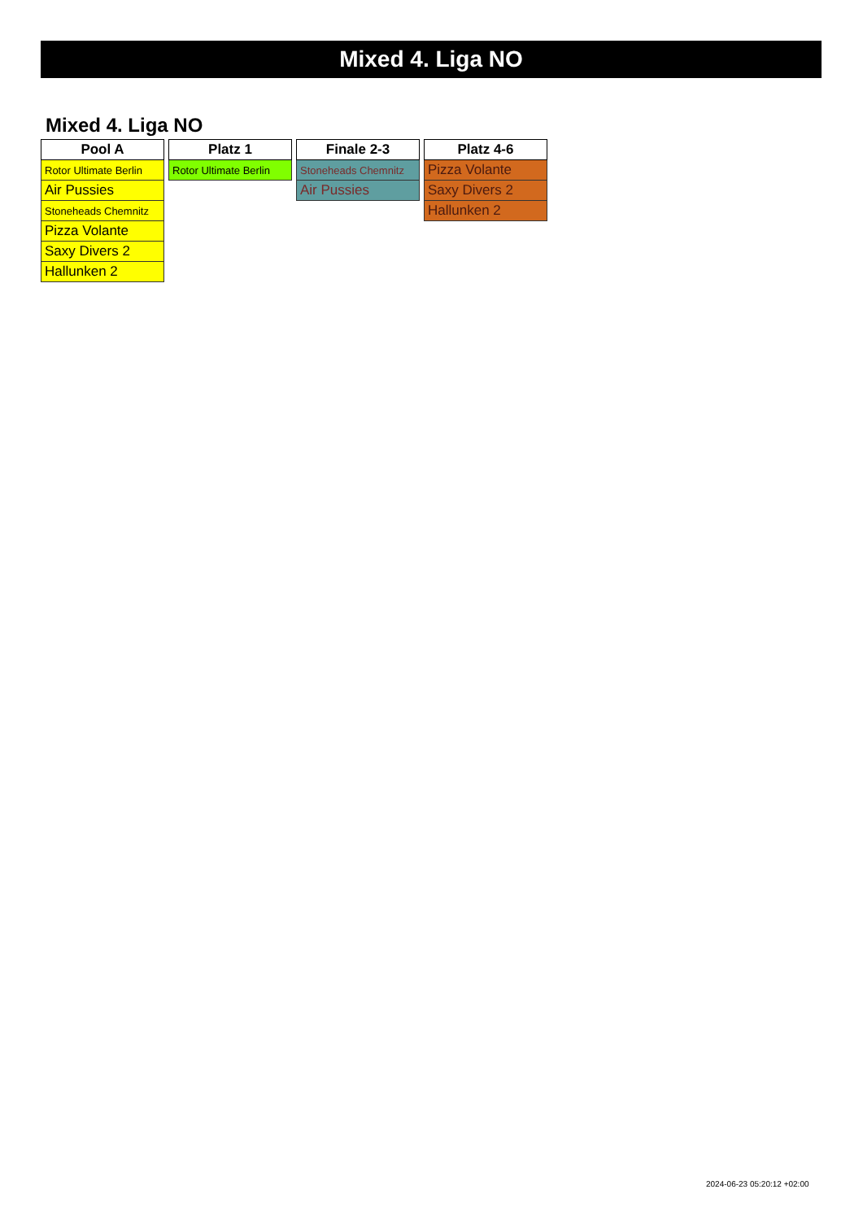Mixed 4. Liga NO
Mixed 4. Liga NO
| Pool A |
| --- |
| Rotor Ultimate Berlin |
| Air Pussies |
| Stoneheads Chemnitz |
| Pizza Volante |
| Saxy Divers 2 |
| Hallunken 2 |
| Platz 1 |
| --- |
| Rotor Ultimate Berlin |
| Finale 2-3 |
| --- |
| Stoneheads Chemnitz |
| Air Pussies |
| Platz 4-6 |
| --- |
| Pizza Volante |
| Saxy Divers 2 |
| Hallunken 2 |
2024-06-23 05:20:12 +02:00